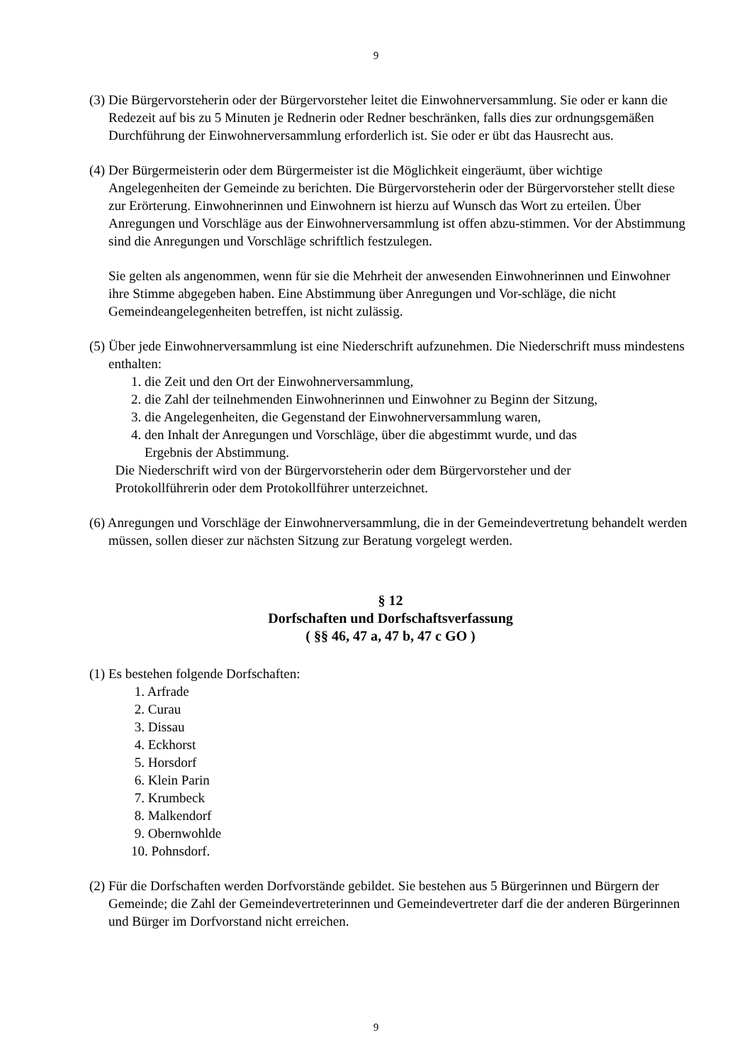9
(3) Die Bürgervorsteherin oder der Bürgervorsteher leitet die Einwohnerversammlung. Sie oder er kann die Redezeit auf bis zu 5 Minuten je Rednerin oder Redner beschränken, falls dies zur ordnungsgemäßen Durchführung der Einwohnerversammlung erforderlich ist. Sie oder er übt das Hausrecht aus.
(4) Der Bürgermeisterin oder dem Bürgermeister ist die Möglichkeit eingeräumt, über wichtige Angelegenheiten der Gemeinde zu berichten. Die Bürgervorsteherin oder der Bürgervorsteher stellt diese zur Erörterung. Einwohnerinnen und Einwohnern ist hierzu auf Wunsch das Wort zu erteilen. Über Anregungen und Vorschläge aus der Einwohnerversammlung ist offen abzu-stimmen. Vor der Abstimmung sind die Anregungen und Vorschläge schriftlich festzulegen.
Sie gelten als angenommen, wenn für sie die Mehrheit der anwesenden Einwohnerinnen und Einwohner ihre Stimme abgegeben haben. Eine Abstimmung über Anregungen und Vor-schläge, die nicht Gemeindeangelegenheiten betreffen, ist nicht zulässig.
(5) Über jede Einwohnerversammlung ist eine Niederschrift aufzunehmen. Die Niederschrift muss mindestens enthalten:
1. die Zeit und den Ort der Einwohnerversammlung,
2. die Zahl der teilnehmenden Einwohnerinnen und Einwohner zu Beginn der Sitzung,
3. die Angelegenheiten, die Gegenstand der Einwohnerversammlung waren,
4. den Inhalt der Anregungen und Vorschläge, über die abgestimmt wurde, und das
Ergebnis der Abstimmung.
Die Niederschrift wird von der Bürgervorsteherin oder dem Bürgervorsteher und der
Protokollführerin oder dem Protokollführer unterzeichnet.
(6) Anregungen und Vorschläge der Einwohnerversammlung, die in der Gemeindevertretung behandelt werden müssen, sollen dieser zur nächsten Sitzung zur Beratung vorgelegt werden.
§ 12
Dorfschaften und Dorfschaftsverfassung
( §§ 46, 47 a, 47 b, 47 c GO )
(1) Es bestehen folgende Dorfschaften:
1. Arfrade
2. Curau
3. Dissau
4. Eckhorst
5. Horsdorf
6. Klein Parin
7. Krumbeck
8. Malkendorf
9. Obernwohlde
10. Pohnsdorf.
(2) Für die Dorfschaften werden Dorfvorstände gebildet. Sie bestehen aus 5 Bürgerinnen und Bürgern der Gemeinde; die Zahl der Gemeindevertreterinnen und Gemeindevertreter darf die der anderen Bürgerinnen und Bürger im Dorfvorstand nicht erreichen.
9